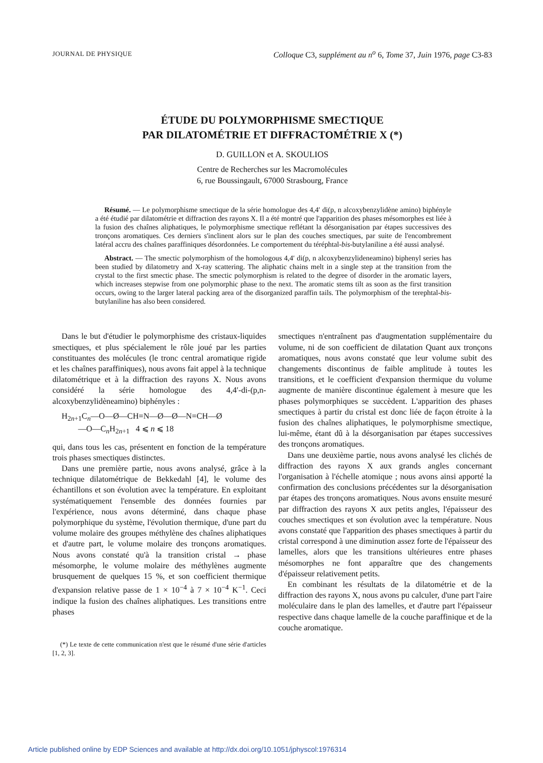JOURNAL DE PHYSIQUE Colloque C3, supplément au n<sup>o</sup> 6, Tome 37, Juin 1976, page C3-83
ÉTUDE DU POLYMORPHISME SMECTIQUE
PAR DILATOMÉTRIE ET DIFFRACTOMÉTRIE X (*)
D. GUILLON et A. SKOULIOS
Centre de Recherches sur les Macromolécules
6, rue Boussingault, 67000 Strasbourg, France
Résumé. — Le polymorphisme smectique de la série homologue des 4,4′ di(p, n alcoxybenzylidène amino) biphényle a été étudié par dilatométrie et diffraction des rayons X. Il a été montré que l'apparition des phases mésomorphes est liée à la fusion des chaînes aliphatiques, le polymorphisme smectique reflétant la désorganisation par étapes successives des tronçons aromatiques. Ces derniers s'inclinent alors sur le plan des couches smectiques, par suite de l'encombrement latéral accru des chaînes paraffiniques désordonnées. Le comportement du téréphtal-bis-butylaniline a été aussi analysé.
Abstract. — The smectic polymorphism of the homologous 4,4′ di(p, n alcoxybenzylideneamino) biphenyl series has been studied by dilatometry and X-ray scattering. The aliphatic chains melt in a single step at the transition from the crystal to the first smectic phase. The smectic polymorphism is related to the degree of disorder in the aromatic layers, which increases stepwise from one polymorphic phase to the next. The aromatic stems tilt as soon as the first transition occurs, owing to the larger lateral packing area of the disorganized paraffin tails. The polymorphism of the terephtal-bis-butylaniline has also been considered.
Dans le but d'étudier le polymorphisme des cristaux-liquides smectiques, et plus spécialement le rôle joué par les parties constituantes des molécules (le tronc central aromatique rigide et les chaînes paraffiniques), nous avons fait appel à la technique dilatométrique et à la diffraction des rayons X. Nous avons considéré la série homologue des 4,4′-di-(p,n-alcoxybenzylidèneamino) biphényles :
H<sub>2n+1</sub>C<sub>n</sub>—O—Ø—CH=N—Ø—Ø—N=CH—Ø
—O—C<sub>n</sub>H<sub>2n+1</sub> 4 ⩽ n ⩽ 18
qui, dans tous les cas, présentent en fonction de la température trois phases smectiques distinctes.
Dans une première partie, nous avons analysé, grâce à la technique dilatométrique de Bekkedahl [4], le volume des échantillons et son évolution avec la température. En exploitant systématiquement l'ensemble des données fournies par l'expérience, nous avons déterminé, dans chaque phase polymorphique du système, l'évolution thermique, d'une part du volume molaire des groupes méthylène des chaînes aliphatiques et d'autre part, le volume molaire des tronçons aromatiques. Nous avons constaté qu'à la transition cristal → phase mésomorphe, le volume molaire des méthylènes augmente brusquement de quelques 15 %, et son coefficient thermique d'expansion relative passe de 1 × 10<sup>−4</sup> à 7 × 10<sup>−4</sup> K<sup>−1</sup>. Ceci indique la fusion des chaînes aliphatiques. Les transitions entre phases
(*) Le texte de cette communication n'est que le résumé d'une série d'articles [1, 2, 3].
smectiques n'entraînent pas d'augmentation supplémentaire du volume, ni de son coefficient de dilatation Quant aux tronçons aromatiques, nous avons constaté que leur volume subit des changements discontinus de faible amplitude à toutes les transitions, et le coefficient d'expansion thermique du volume augmente de manière discontinue également à mesure que les phases polymorphiques se succèdent. L'apparition des phases smectiques à partir du cristal est donc liée de façon étroite à la fusion des chaînes aliphatiques, le polymorphisme smectique, lui-même, étant dû à la désorganisation par étapes successives des tronçons aromatiques.
Dans une deuxième partie, nous avons analysé les clichés de diffraction des rayons X aux grands angles concernant l'organisation à l'échelle atomique ; nous avons ainsi apporté la confirmation des conclusions précédentes sur la désorganisation par étapes des tronçons aromatiques. Nous avons ensuite mesuré par diffraction des rayons X aux petits angles, l'épaisseur des couches smectiques et son évolution avec la température. Nous avons constaté que l'apparition des phases smectiques à partir du cristal correspond à une diminution assez forte de l'épaisseur des lamelles, alors que les transitions ultérieures entre phases mésomorphes ne font apparaître que des changements d'épaisseur relativement petits.
En combinant les résultats de la dilatométrie et de la diffraction des rayons X, nous avons pu calculer, d'une part l'aire moléculaire dans le plan des lamelles, et d'autre part l'épaisseur respective dans chaque lamelle de la couche paraffinique et de la couche aromatique.
Article published online by EDP Sciences and available at http://dx.doi.org/10.1051/jphyscol:1976314